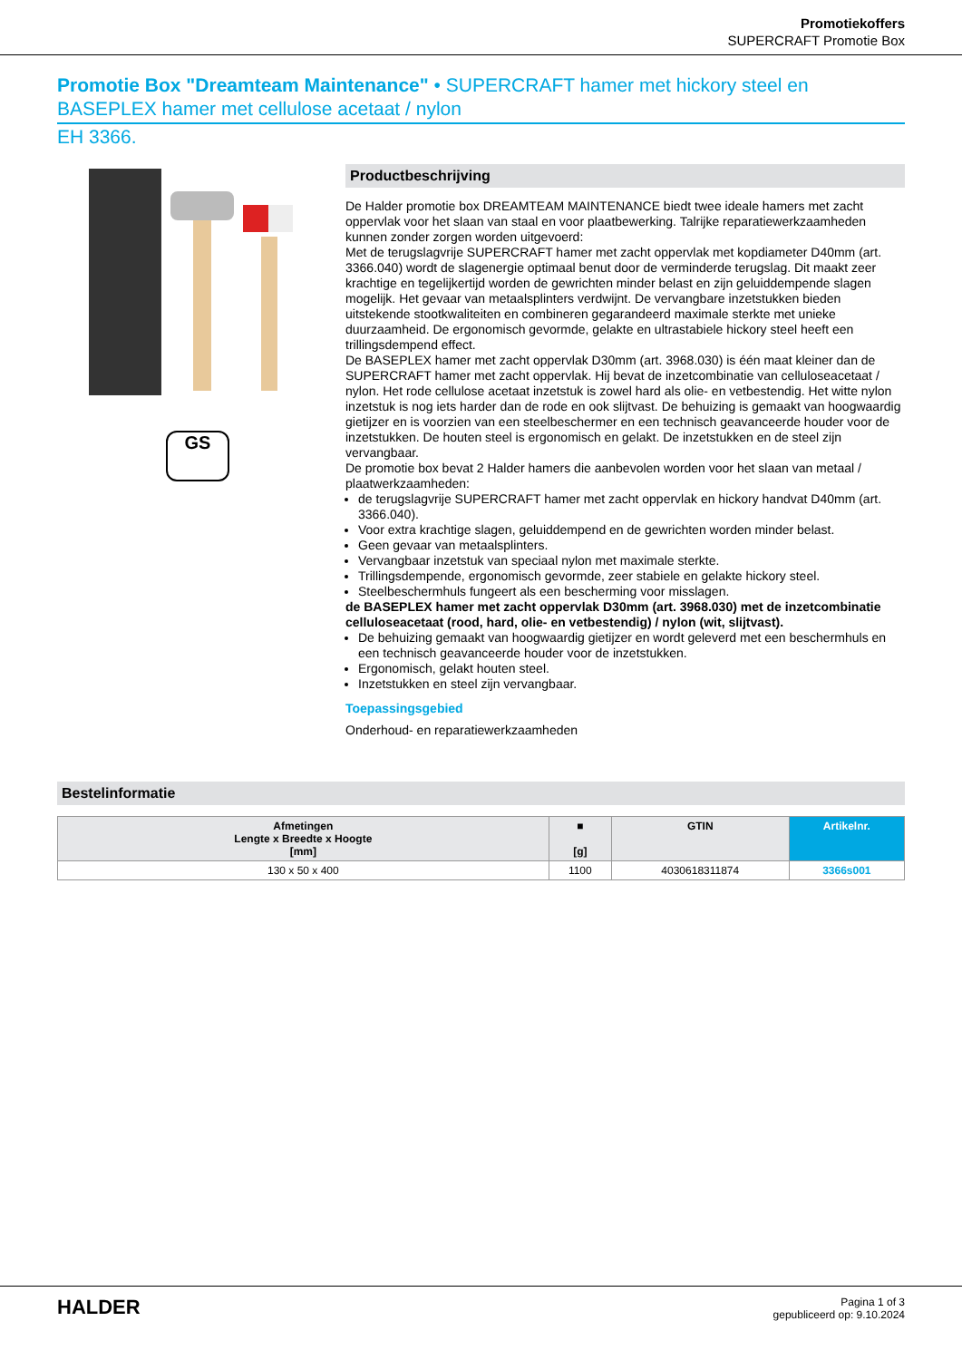Promotiekoffers
SUPERCRAFT Promotie Box
Promotie Box "Dreamteam Maintenance" • SUPERCRAFT hamer met hickory steel en BASEPLEX hamer met cellulose acetaat / nylon
EH 3366.
GS
Productbeschrijving
De Halder promotie box DREAMTEAM MAINTENANCE biedt twee ideale hamers met zacht oppervlak voor het slaan van staal en voor plaatbewerking. Talrijke reparatiewerkzaamheden kunnen zonder zorgen worden uitgevoerd:
Met de terugslagvrije SUPERCRAFT hamer met zacht oppervlak met kopdiameter D40mm (art. 3366.040) wordt de slagenergie optimaal benut door de verminderde terugslag. Dit maakt zeer krachtige en tegelijkertijd worden de gewrichten minder belast en zijn geluiddempende slagen mogelijk. Het gevaar van metaalsplinters verdwijnt. De vervangbare inzetstukken bieden uitstekende stootkwaliteiten en combineren gegarandeerd maximale sterkte met unieke duurzaamheid. De ergonomisch gevormde, gelakte en ultrastabiele hickory steel heeft een trillingsdempend effect.
De BASEPLEX hamer met zacht oppervlak D30mm (art. 3968.030) is één maat kleiner dan de SUPERCRAFT hamer met zacht oppervlak. Hij bevat de inzetcombinatie van celluloseacetaat / nylon. Het rode cellulose acetaat inzetstuk is zowel hard als olie- en vetbestendig. Het witte nylon inzetstuk is nog iets harder dan de rode en ook slijtvast. De behuizing is gemaakt van hoogwaardig gietijzer en is voorzien van een steelbeschermer en een technisch geavanceerde houder voor de inzetstukken. De houten steel is ergonomisch en gelakt. De inzetstukken en de steel zijn vervangbaar.
De promotie box bevat 2 Halder hamers die aanbevolen worden voor het slaan van metaal / plaatwerkzaamheden:
de terugslagvrije SUPERCRAFT hamer met zacht oppervlak en hickory handvat D40mm (art. 3366.040).
Voor extra krachtige slagen, geluiddempend en de gewrichten worden minder belast.
Geen gevaar van metaalsplinters.
Vervangbaar inzetstuk van speciaal nylon met maximale sterkte.
Trillingsdempende, ergonomisch gevormde, zeer stabiele en gelakte hickory steel.
Steelbeschermhuls fungeert als een bescherming voor misslagen.
de BASEPLEX hamer met zacht oppervlak D30mm (art. 3968.030) met de inzetcombinatie celluloseacetaat (rood, hard, olie- en vetbestendig) / nylon (wit, slijtvast).
De behuizing gemaakt van hoogwaardig gietijzer en wordt geleverd met een beschermhuls en een technisch geavanceerde houder voor de inzetstukken.
Ergonomisch, gelakt houten steel.
Inzetstukken en steel zijn vervangbaar.
Toepassingsgebied
Onderhoud- en reparatiewerkzaamheden
Bestelinformatie
| Afmetingen Lengte x Breedte x Hoogte [mm] | ■ [g] | GTIN | Artikelnr. |
| --- | --- | --- | --- |
| 130 x 50 x 400 | 1100 | 4030618311874 | 3366s001 |
HALDER
Pagina 1 of 3
gepubliceerd op: 9.10.2024